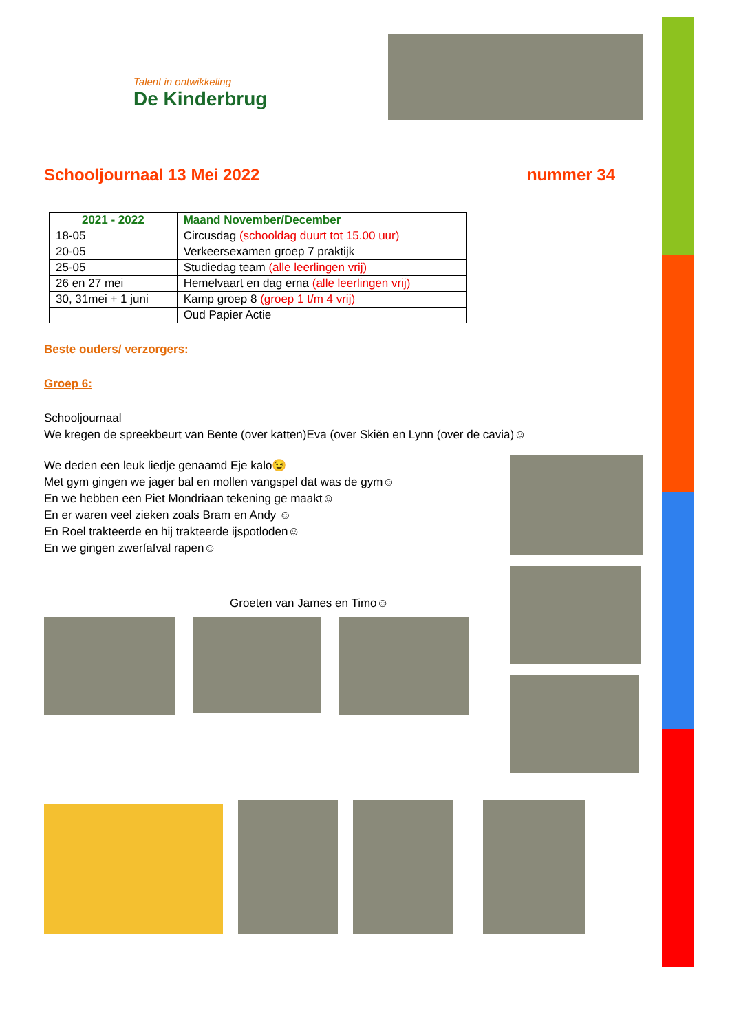Talent in ontwikkeling
De Kinderbrug
Schooljournaal 13 Mei 2022 nummer 34
| 2021 - 2022 | Maand November/December |
| --- | --- |
| 18-05 | Circusdag (schooldag duurt tot 15.00 uur) |
| 20-05 | Verkeersexamen groep 7 praktijk |
| 25-05 | Studiedag team (alle leerlingen vrij) |
| 26 en 27 mei | Hemelvaart en dag erna (alle leerlingen vrij) |
| 30, 31mei + 1 juni | Kamp groep 8 (groep 1 t/m 4 vrij) |
| | Oud Papier Actie |
Beste ouders/ verzorgers:
Groep 6:
Schooljournaal
We kregen de spreekbeurt van Bente (over katten)Eva (over Skiën en Lynn (over de cavia)☺
We deden een leuk liedje genaamd Eje kalo😉
Met gym gingen we jager bal en mollen vangspel dat was de gym☺
En we hebben een Piet Mondriaan tekening ge maakt☺
En er waren veel zieken zoals Bram en Andy ☺
En Roel trakteerde en hij trakteerde ijspotloden☺
En we gingen zwerfafval rapen☺
Groeten van James en Timo☺